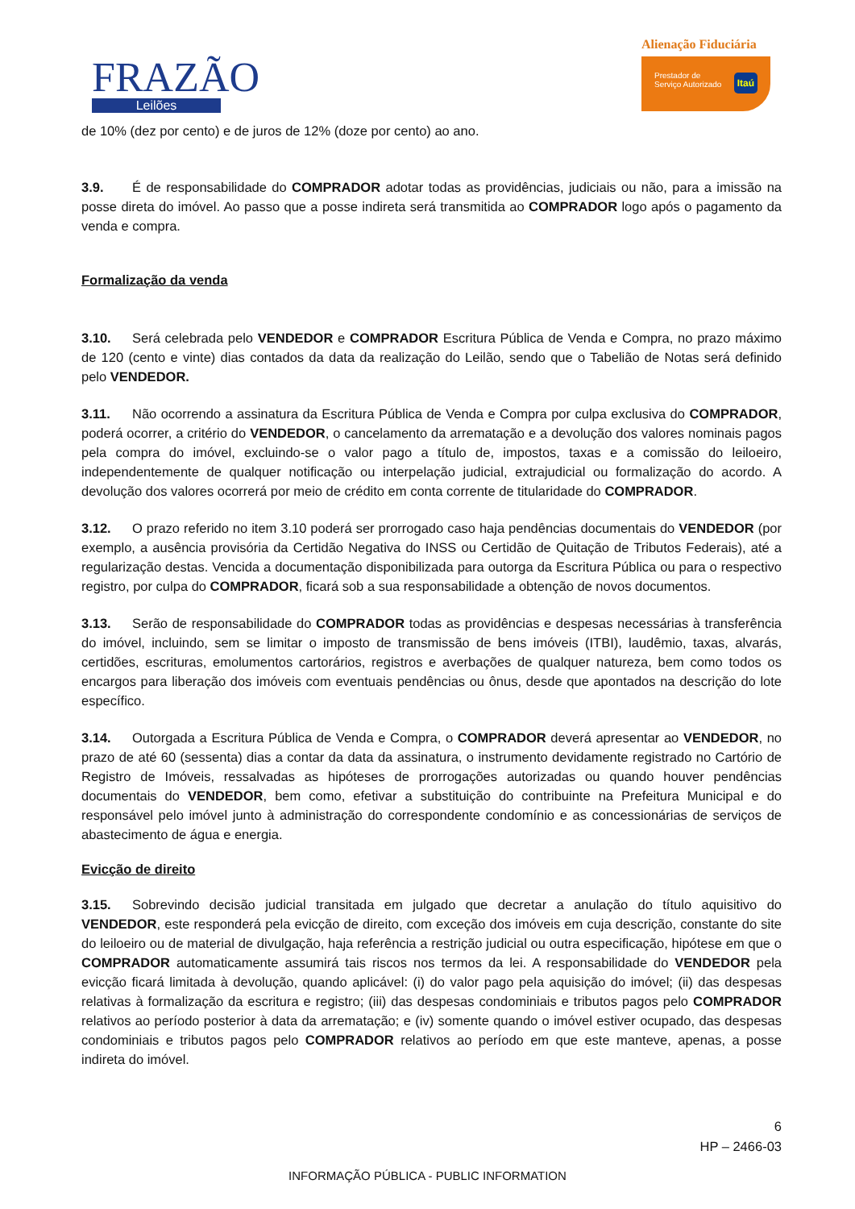FRAZÃO
Leilões
Alienação Fiduciária
Prestador de
Serviço Autorizado
Itaú
de 10% (dez por cento) e de juros de 12% (doze por cento) ao ano.
3.9. É de responsabilidade do COMPRADOR adotar todas as providências, judiciais ou não, para a imissão na posse direta do imóvel. Ao passo que a posse indireta será transmitida ao COMPRADOR logo após o pagamento da venda e compra.
Formalização da venda
3.10. Será celebrada pelo VENDEDOR e COMPRADOR Escritura Pública de Venda e Compra, no prazo máximo de 120 (cento e vinte) dias contados da data da realização do Leilão, sendo que o Tabelião de Notas será definido pelo VENDEDOR.
3.11. Não ocorrendo a assinatura da Escritura Pública de Venda e Compra por culpa exclusiva do COMPRADOR, poderá ocorrer, a critério do VENDEDOR, o cancelamento da arrematação e a devolução dos valores nominais pagos pela compra do imóvel, excluindo-se o valor pago a título de, impostos, taxas e a comissão do leiloeiro, independentemente de qualquer notificação ou interpelação judicial, extrajudicial ou formalização do acordo. A devolução dos valores ocorrerá por meio de crédito em conta corrente de titularidade do COMPRADOR.
3.12. O prazo referido no item 3.10 poderá ser prorrogado caso haja pendências documentais do VENDEDOR (por exemplo, a ausência provisória da Certidão Negativa do INSS ou Certidão de Quitação de Tributos Federais), até a regularização destas. Vencida a documentação disponibilizada para outorga da Escritura Pública ou para o respectivo registro, por culpa do COMPRADOR, ficará sob a sua responsabilidade a obtenção de novos documentos.
3.13. Serão de responsabilidade do COMPRADOR todas as providências e despesas necessárias à transferência do imóvel, incluindo, sem se limitar o imposto de transmissão de bens imóveis (ITBI), laudêmio, taxas, alvarás, certidões, escrituras, emolumentos cartorários, registros e averbações de qualquer natureza, bem como todos os encargos para liberação dos imóveis com eventuais pendências ou ônus, desde que apontados na descrição do lote específico.
3.14. Outorgada a Escritura Pública de Venda e Compra, o COMPRADOR deverá apresentar ao VENDEDOR, no prazo de até 60 (sessenta) dias a contar da data da assinatura, o instrumento devidamente registrado no Cartório de Registro de Imóveis, ressalvadas as hipóteses de prorrogações autorizadas ou quando houver pendências documentais do VENDEDOR, bem como, efetivar a substituição do contribuinte na Prefeitura Municipal e do responsável pelo imóvel junto à administração do correspondente condomínio e as concessionárias de serviços de abastecimento de água e energia.
Evicção de direito
3.15. Sobrevindo decisão judicial transitada em julgado que decretar a anulação do título aquisitivo do VENDEDOR, este responderá pela evicção de direito, com exceção dos imóveis em cuja descrição, constante do site do leiloeiro ou de material de divulgação, haja referência a restrição judicial ou outra especificação, hipótese em que o COMPRADOR automaticamente assumirá tais riscos nos termos da lei. A responsabilidade do VENDEDOR pela evicção ficará limitada à devolução, quando aplicável: (i) do valor pago pela aquisição do imóvel; (ii) das despesas relativas à formalização da escritura e registro; (iii) das despesas condominiais e tributos pagos pelo COMPRADOR relativos ao período posterior à data da arrematação; e (iv) somente quando o imóvel estiver ocupado, das despesas condominiais e tributos pagos pelo COMPRADOR relativos ao período em que este manteve, apenas, a posse indireta do imóvel.
6
HP – 2466-03
INFORMAÇÃO PÚBLICA - PUBLIC INFORMATION